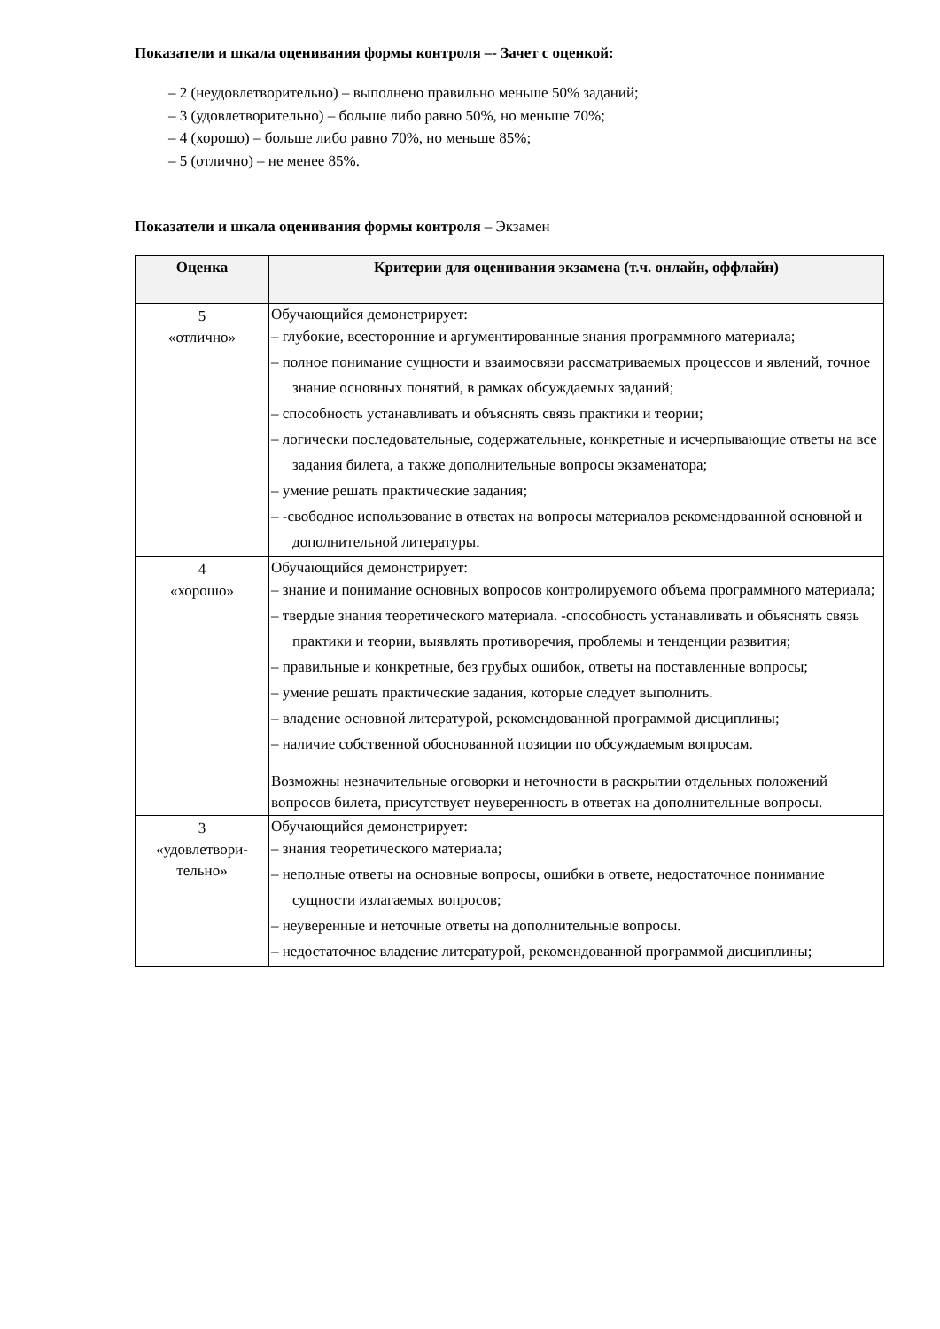Показатели и шкала оценивания формы контроля –- Зачет с оценкой:
– 2 (неудовлетворительно) – выполнено правильно меньше 50% заданий;
– 3 (удовлетворительно) – больше либо равно 50%, но меньше 70%;
– 4 (хорошо) – больше либо равно 70%, но меньше 85%;
– 5 (отлично) – не менее 85%.
Показатели и шкала оценивания формы контроля – Экзамен
| Оценка | Критерии для оценивания экзамена (т.ч. онлайн, оффлайн) |
| --- | --- |
| 5 «отлично» | Обучающийся демонстрирует: – глубокие, всесторонние и аргументированные знания программного материала; – полное понимание сущности и взаимосвязи рассматриваемых процессов и явлений, точное знание основных понятий, в рамках обсуждаемых заданий; – способность устанавливать и объяснять связь практики и теории; – логически последовательные, содержательные, конкретные и исчерпывающие ответы на все задания билета, а также дополнительные вопросы экзаменатора; – умение решать практические задания; – -свободное использование в ответах на вопросы материалов рекомендованной основной и дополнительной литературы. |
| 4 «хорошо» | Обучающийся демонстрирует: – знание и понимание основных вопросов контролируемого объема программного материала; – твердые знания теоретического материала. -способность устанавливать и объяснять связь практики и теории, выявлять противоречия, проблемы и тенденции развития; – правильные и конкретные, без грубых ошибок, ответы на поставленные вопросы; – умение решать практические задания, которые следует выполнить. – владение основной литературой, рекомендованной программой дисциплины; – наличие собственной обоснованной позиции по обсуждаемым вопросам. Возможны незначительные оговорки и неточности в раскрытии отдельных положений вопросов билета, присутствует неуверенность в ответах на дополнительные вопросы. |
| 3 «удовлетвори- тельно» | Обучающийся демонстрирует: – знания теоретического материала; – неполные ответы на основные вопросы, ошибки в ответе, недостаточное понимание сущности излагаемых вопросов; – неуверенные и неточные ответы на дополнительные вопросы. – недостаточное владение литературой, рекомендованной программой дисциплины; |